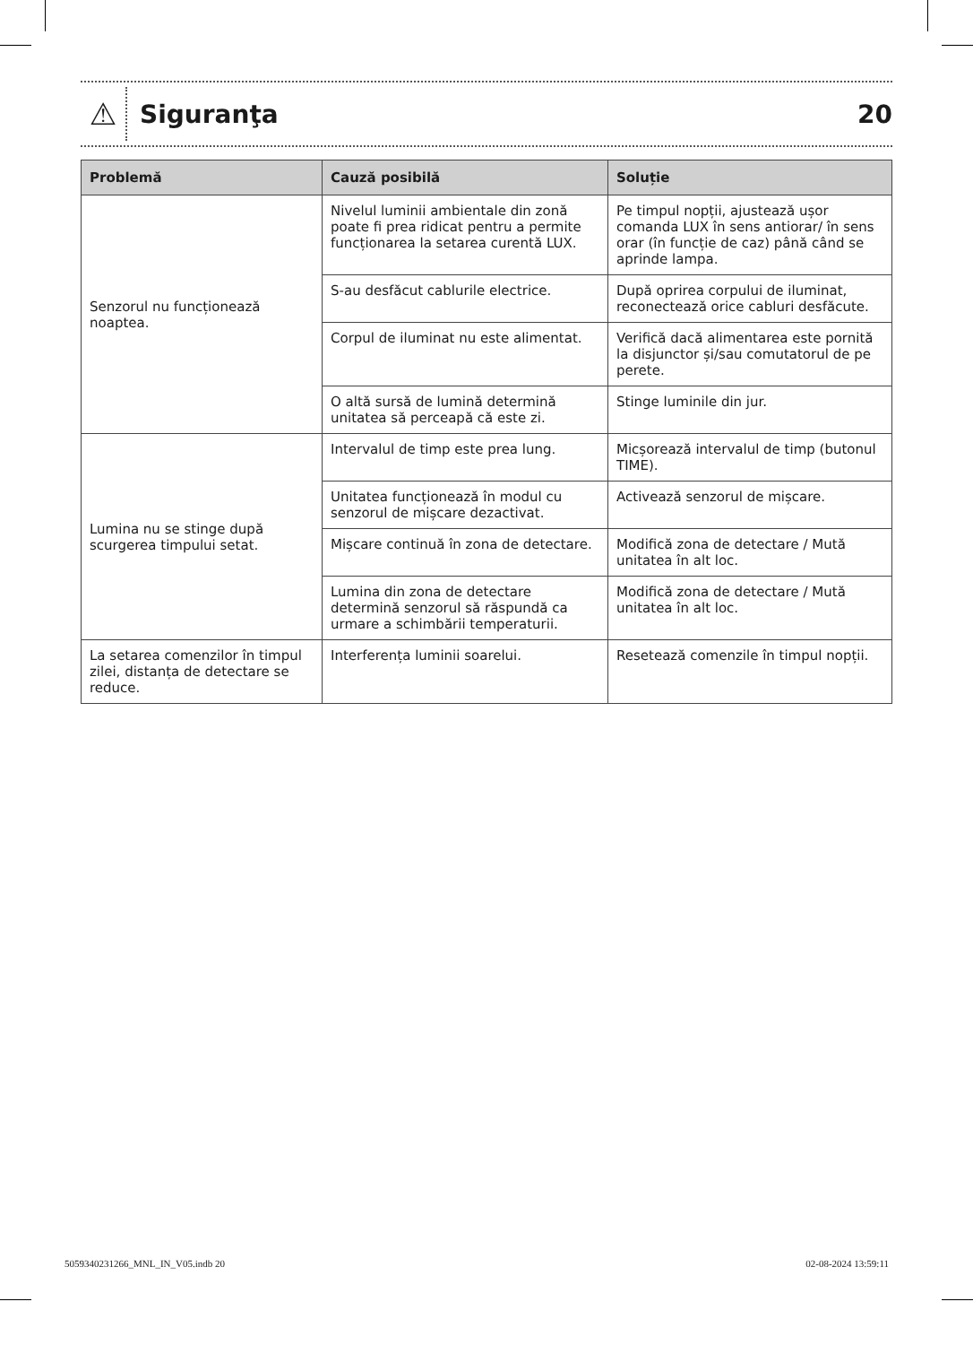⚠
Siguranţa 20
| Problemă | Cauză posibilă | Soluție |
| --- | --- | --- |
| Senzorul nu funcționează noaptea. | Nivelul luminii ambientale din zonă poate fi prea ridicat pentru a permite funcționarea la setarea curentă LUX. | Pe timpul nopții, ajustează ușor comanda LUX în sens antiorar/ în sens orar (în funcție de caz) până când se aprinde lampa. |
| | S-au desfăcut cablurile electrice. | După oprirea corpului de iluminat, reconectează orice cabluri desfăcute. |
| | Corpul de iluminat nu este alimentat. | Verifică dacă alimentarea este pornită la disjunctor și/sau comutatorul de pe perete. |
| | O altă sursă de lumină determină unitatea să perceapă că este zi. | Stinge luminile din jur. |
| Lumina nu se stinge după scurgerea timpului setat. | Intervalul de timp este prea lung. | Micșorează intervalul de timp (butonul TIME). |
| | Unitatea funcționează în modul cu senzorul de mișcare dezactivat. | Activează senzorul de mișcare. |
| | Mișcare continuă în zona de detectare. | Modifică zona de detectare / Mută unitatea în alt loc. |
| | Lumina din zona de detectare determină senzorul să răspundă ca urmare a schimbării temperaturii. | Modifică zona de detectare / Mută unitatea în alt loc. |
| La setarea comenzilor în timpul zilei, distanța de detectare se reduce. | Interferența luminii soarelui. | Resetează comenzile în timpul nopții. |
5059340231266_MNL_IN_V05.indb 20 02-08-2024 13:59:11